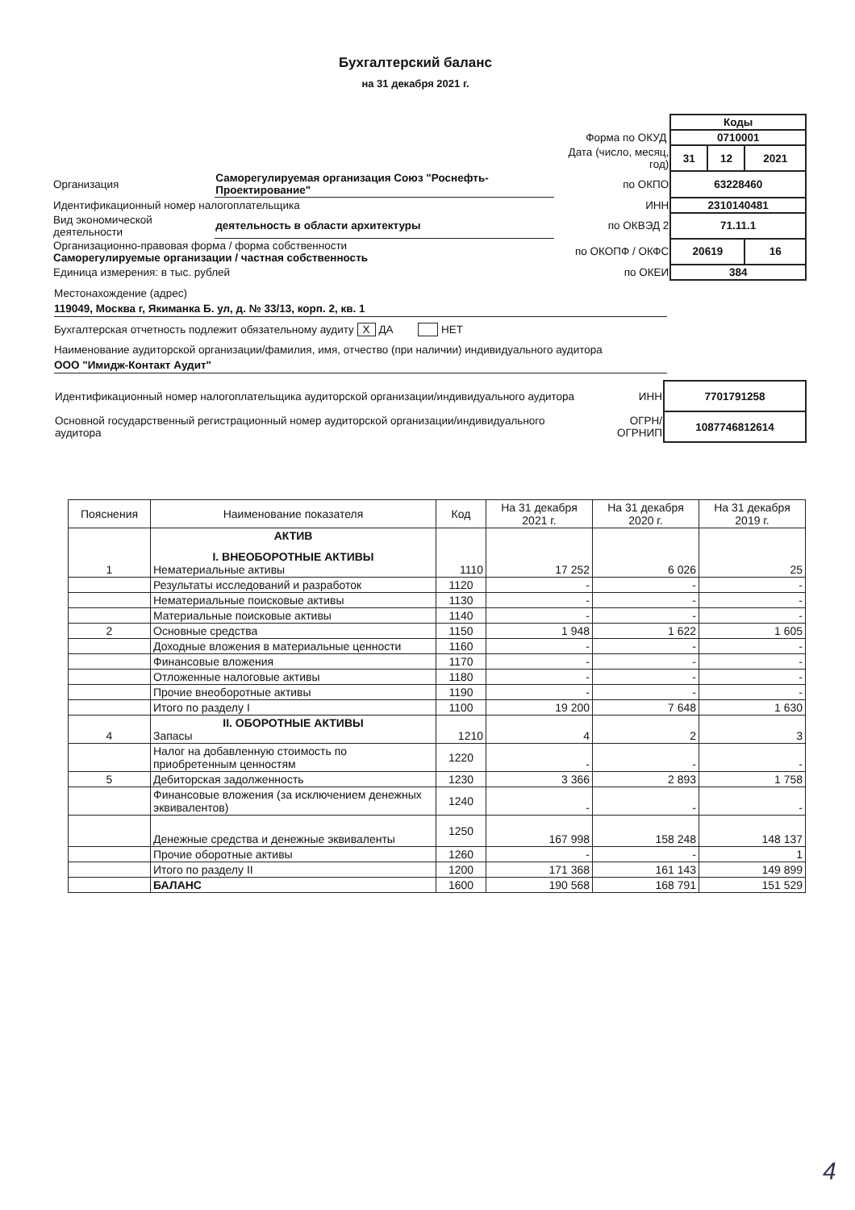Бухгалтерский баланс
на 31 декабря 2021 г.
| | | | Коды | | |
| | | Форма по ОКУД | 0710001 | | |
| | | Дата (число, месяц, год) | 31 | 12 | 2021 |
| Организация | Саморегулируемая организация Союз "Роснефть-Проектирование" | по ОКПО | 63228460 | | |
| Идентификационный номер налогоплательщика | | ИНН | 2310140481 | | |
| Вид экономической деятельности | деятельность в области архитектуры | по ОКВЭД 2 | 71.11.1 | | |
| Организационно-правовая форма / форма собственности Саморегулируемые организации / частная собственность | | по ОКОПФ / ОКФС | 20619 | | 16 |
| Единица измерения: в тыс. рублей | | по ОКЕИ | 384 | | |
Местонахождение (адрес)
119049, Москва г, Якиманка Б. ул, д. № 33/13, корп. 2, кв. 1
Бухгалтерская отчетность подлежит обязательному аудиту X ДА НЕТ
Наименование аудиторской организации/фамилия, имя, отчество (при наличии) индивидуального аудитора
ООО "Имидж-Контакт Аудит"
| Идентификационный номер налогоплательщика аудиторской организации/индивидуального аудитора | ИНН | 7701791258 |
| Основной государственный регистрационный номер аудиторской организации/индивидуального аудитора | ОГРН/ ОГРНИП | 1087746812614 |
| Пояснения | Наименование показателя | Код | На 31 декабря 2021 г. | На 31 декабря 2020 г. | На 31 декабря 2019 г. |
| --- | --- | --- | --- | --- | --- |
| 1 | АКТИВ I. ВНЕОБОРОТНЫЕ АКТИВЫ Нематериальные активы | 1110 | 17 252 | 6 026 | 25 |
| | Результаты исследований и разработок | 1120 | - | - | - |
| | Нематериальные поисковые активы | 1130 | - | - | - |
| | Материальные поисковые активы | 1140 | - | - | - |
| 2 | Основные средства | 1150 | 1 948 | 1 622 | 1 605 |
| | Доходные вложения в материальные ценности | 1160 | - | - | - |
| | Финансовые вложения | 1170 | - | - | - |
| | Отложенные налоговые активы | 1180 | - | - | - |
| | Прочие внеоборотные активы | 1190 | - | - | - |
| | Итого по разделу I | 1100 | 19 200 | 7 648 | 1 630 |
| 4 | II. ОБОРОТНЫЕ АКТИВЫ Запасы | 1210 | 4 | 2 | 3 |
| | Налог на добавленную стоимость по приобретенным ценностям | 1220 | - | - | - |
| 5 | Дебиторская задолженность | 1230 | 3 366 | 2 893 | 1 758 |
| | Финансовые вложения (за исключением денежных эквивалентов) | 1240 | - | - | - |
| | Денежные средства и денежные эквиваленты | 1250 | 167 998 | 158 248 | 148 137 |
| | Прочие оборотные активы | 1260 | - | - | 1 |
| | Итого по разделу II | 1200 | 171 368 | 161 143 | 149 899 |
| | БАЛАНС | 1600 | 190 568 | 168 791 | 151 529 |
4